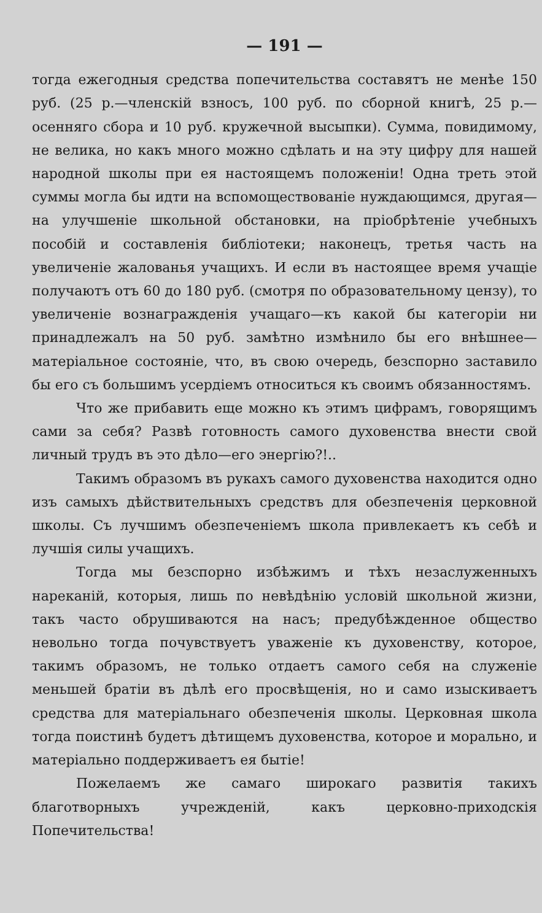— 191 —
тогда ежегодныя средства попечительства составятъ не менѣе 150 руб. (25 р.—членскій взносъ, 100 руб. по сборной книгѣ, 25 р.—осенняго сбора и 10 руб. кружечной высыпки). Сумма, повидимому, не велика, но какъ много можно сдѣлать и на эту цифру для нашей народной школы при ея настоящемъ положеніи! Одна треть этой суммы могла бы идти на вспомоществованіе нуждающимся, другая—на улучшеніе школьной обстановки, на пріобрѣтеніе учебныхъ пособій и составленія библіотеки; наконецъ, третья часть на увеличеніе жалованья учащихъ. И если въ настоящее время учащіе получаютъ отъ 60 до 180 руб. (смотря по образовательному цензу), то увеличеніе вознагражденія учащаго—къ какой бы категоріи ни принадлежалъ на 50 руб. замѣтно измѣнило бы его внѣшнее—матеріальное состояніе, что, въ свою очередь, безспорно заставило бы его съ большимъ усердіемъ относиться къ своимъ обязанностямъ.
Что же прибавить еще можно къ этимъ цифрамъ, говорящимъ сами за себя? Развѣ готовность самого духовенства внести свой личный трудъ въ это дѣло—его энергію?!..
Такимъ образомъ въ рукахъ самого духовенства находится одно изъ самыхъ дѣйствительныхъ средствъ для обезпеченія церковной школы. Съ лучшимъ обезпеченіемъ школа привлекаетъ къ себѣ и лучшія силы учащихъ.
Тогда мы безспорно избѣжимъ и тѣхъ незаслуженныхъ нареканій, которыя, лишь по невѣдѣнію условій школьной жизни, такъ часто обрушиваются на насъ; предубѣжденное общество невольно тогда почувствуетъ уваженіе къ духовенству, которое, такимъ образомъ, не только отдаетъ самого себя на служеніе меньшей братіи въ дѣлѣ его просвѣщенія, но и само изыскиваетъ средства для матеріальнаго обезпеченія школы. Церковная школа тогда поистинѣ будетъ дѣтищемъ духовенства, которое и морально, и матеріально поддерживаетъ ея бытіе!
Пожелаемъ же самаго широкаго развитія такихъ благотворныхъ учрежденій, какъ церковно-приходскія Попечительства!